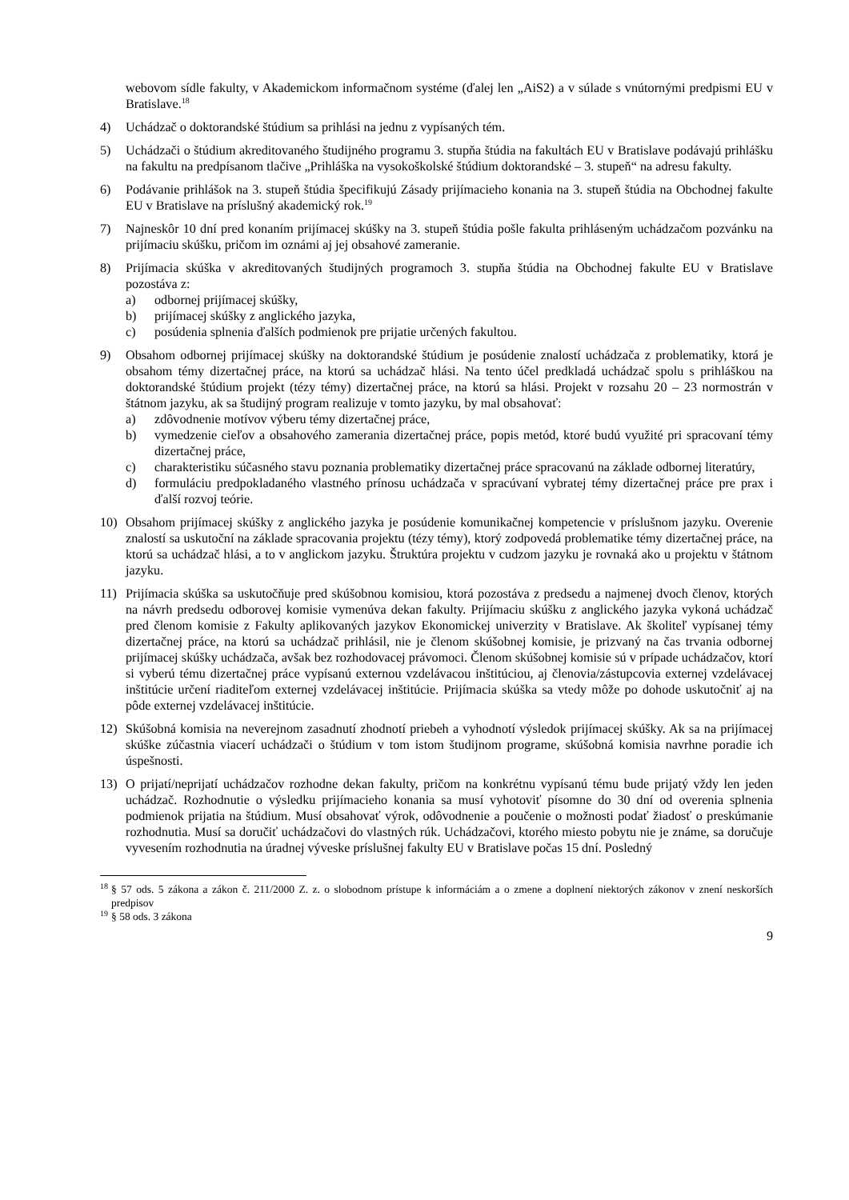webovom sídle fakulty, v Akademickom informačnom systéme (ďalej len „AiS2) a v súlade s vnútornými predpismi EU v Bratislave.<sup>18</sup>
4) Uchádzač o doktorandské štúdium sa prihlási na jednu z vypísaných tém.
5) Uchádzači o štúdium akreditovaného študijného programu 3. stupňa štúdia na fakultách EU v Bratislave podávajú prihlášku na fakultu na predpísanom tlačive „Prihláška na vysokoškolské štúdium doktorandské – 3. stupeň“ na adresu fakulty.
6) Podávanie prihlášok na 3. stupeň štúdia špecifikujú Zásady prijímacieho konania na 3. stupeň štúdia na Obchodnej fakulte EU v Bratislave na príslušný akademický rok.<sup>19</sup>
7) Najneskôr 10 dní pred konaním prijímacej skúšky na 3. stupeň štúdia pošle fakulta prihláseným uchádzačom pozvánku na prijímaciu skúšku, pričom im oznámi aj jej obsahové zameranie.
8) Prijímacia skúška v akreditovaných študijných programoch 3. stupňa štúdia na Obchodnej fakulte EU v Bratislave pozostáva z:
a) odbornej prijímacej skúšky,
b) prijímacej skúšky z anglického jazyka,
c) posúdenia splnenia ďalších podmienok pre prijatie určených fakultou.
9) Obsahom odbornej prijímacej skúšky na doktorandské štúdium je posúdenie znalostí uchádzača z problematiky, ktorá je obsahom témy dizertačnej práce, na ktorú sa uchádzač hlási. Na tento účel predkladá uchádzač spolu s prihláškou na doktorandské štúdium projekt (tézy témy) dizertačnej práce, na ktorú sa hlási. Projekt v rozsahu 20 – 23 normostrán v štátnom jazyku, ak sa študijný program realizuje v tomto jazyku, by mal obsahovať:
a) zdôvodnenie motívov výberu témy dizertačnej práce,
b) vymedzenie cieľov a obsahového zamerania dizertačnej práce, popis metód, ktoré budú využité pri spracovaní témy dizertačnej práce,
c) charakteristiku súčasného stavu poznania problematiky dizertačnej práce spracovanú na základe odbornej literatúry,
d) formuláciu predpokladaného vlastného prínosu uchádzača v spracúvaní vybratej témy dizertačnej práce pre prax i ďalší rozvoj teórie.
10) Obsahom prijímacej skúšky z anglického jazyka je posúdenie komunikačnej kompetencie v príslušnom jazyku. Overenie znalostí sa uskutoční na základe spracovania projektu (tézy témy), ktorý zodpovedá problematike témy dizertačnej práce, na ktorú sa uchádzač hlási, a to v anglickom jazyku. Štruktúra projektu v cudzom jazyku je rovnaká ako u projektu v štátnom jazyku.
11) Prijímacia skúška sa uskutočňuje pred skúšobnou komisiou, ktorá pozostáva z predsedu a najmenej dvoch členov, ktorých na návrh predsedu odborovej komisie vymenúva dekan fakulty. Prijímaciu skúšku z anglického jazyka vykoná uchádzač pred členom komisie z Fakulty aplikovaných jazykov Ekonomickej univerzity v Bratislave. Ak školiteľ vypísanej témy dizertačnej práce, na ktorú sa uchádzač prihlásil, nie je členom skúšobnej komisie, je prizvaný na čas trvania odbornej prijímacej skúšky uchádzača, avšak bez rozhodovacej právomoci. Členom skúšobnej komisie sú v prípade uchádzačov, ktorí si vyberú tému dizertačnej práce vypísanú externou vzdelávacou inštitúciou, aj členovia/zástupcovia externej vzdelávacej inštitúcie určení riaditeľom externej vzdelávacej inštitúcie. Prijímacia skúška sa vtedy môže po dohode uskutočniť aj na pôde externej vzdelávacej inštitúcie.
12) Skúšobná komisia na neverejnom zasadnutí zhodnotí priebeh a vyhodnotí výsledok prijímacej skúšky. Ak sa na prijímacej skúške zúčastnia viacerí uchádzači o štúdium v tom istom študijnom programe, skúšobná komisia navrhne poradie ich úspešnosti.
13) O prijatí/neprijatí uchádzačov rozhodne dekan fakulty, pričom na konkrétnu vypísanú tému bude prijatý vždy len jeden uchádzač. Rozhodnutie o výsledku prijímacieho konania sa musí vyhotoviť písomne do 30 dní od overenia splnenia podmienok prijatia na štúdium. Musí obsahovať výrok, odôvodnenie a poučenie o možnosti podať žiadosť o preskúmanie rozhodnutia. Musí sa doručiť uchádzačovi do vlastných rúk. Uchádzačovi, ktorého miesto pobytu nie je známe, sa doručuje vyvesením rozhodnutia na úradnej výveske príslušnej fakulty EU v Bratislave počas 15 dní. Posledný
<sup>18</sup>
§ 57 ods. 5 zákona a zákon č. 211/2000 Z. z. o slobodnom prístupe k informáciám a o zmene a doplnení niektorých zákonov v znení neskorších predpisov
<sup>19</sup>
§ 58 ods. 3 zákona
9